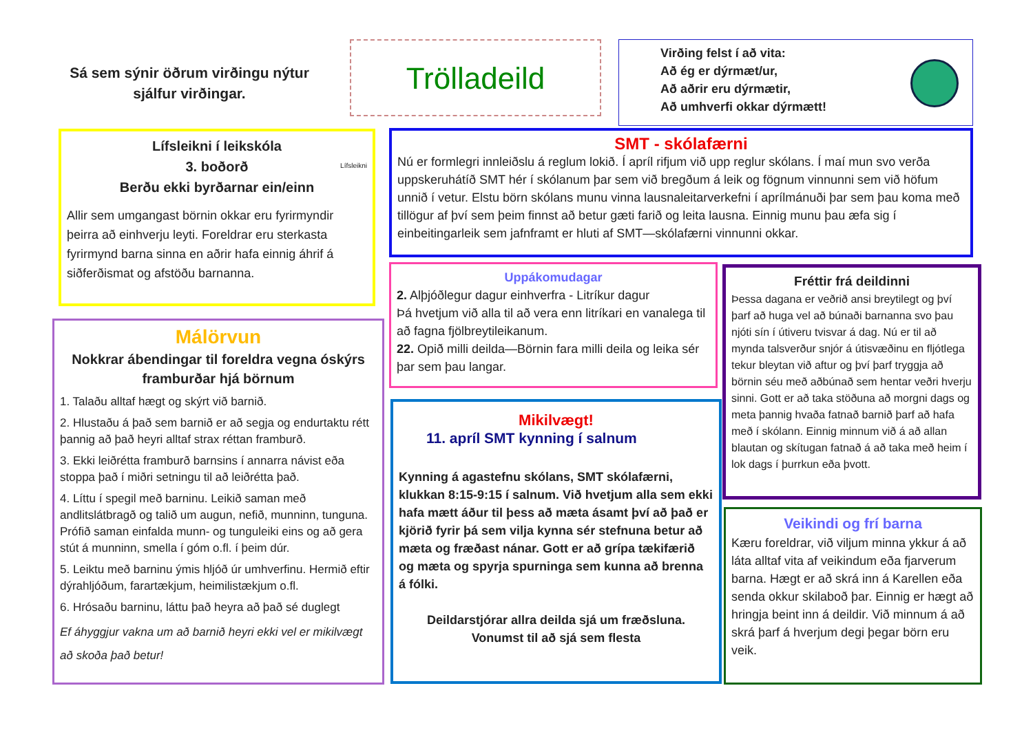Sá sem sýnir öðrum virðingu nýtur sjálfur virðingar.
Trölladeild
Virðing felst í að vita:
Að ég er dýrmæt/ur,
Að aðrir eru dýrmætir,
Að umhverfi okkar dýrmætt!
Lífsleikni í leikskóla
3. boðorð
Berðu ekki byrðarnar ein/einn
Lífsleikni
Allir sem umgangast börnin okkar eru fyrirmyndir þeirra að einhverju leyti. Foreldrar eru sterkasta fyrirmynd barna sinna en aðrir hafa einnig áhrif á siðferðismat og afstöðu barnanna.
SMT - skólafærni
Nú er formlegri innleiðslu á reglum lokið. Í apríl rifjum við upp reglur skólans. Í maí mun svo verða uppskeruhátíð SMT hér í skólanum þar sem við bregðum á leik og fögnum vinnunni sem við höfum unnið í vetur. Elstu börn skólans munu vinna lausnaleitarverkefni í aprílmánuði þar sem þau koma með tillögur af því sem þeim finnst að betur gæti farið og leita lausna. Einnig munu þau æfa sig í einbeitingarleik sem jafnframt er hluti af SMT—skólafærni vinnunni okkar.
Málörvun
Nokkrar ábendingar til foreldra vegna óskýrs framburðar hjá börnum
1. Talaðu alltaf hægt og skýrt við barnið.
2. Hlustaðu á það sem barnið er að segja og endurtaktu rétt þannig að það heyri alltaf strax réttan framburð.
3. Ekki leiðrétta framburð barnsins í annarra návist eða stoppa það í miðri setningu til að leiðrétta það.
4. Líttu í spegil með barninu. Leikið saman með andlitslátbragð og talið um augun, nefið, munninn, tunguna. Prófið saman einfalda munn- og tunguleiki eins og að gera stút á munninn, smella í góm o.fl. í þeim dúr.
5. Leiktu með barninu ýmis hljóð úr umhverfinu. Hermið eftir dýrahljóðum, farartækjum, heimilistækjum o.fl.
6. Hrósaðu barninu, láttu það heyra að það sé duglegt
Ef áhyggjur vakna um að barnið heyri ekki vel er mikilvægt að skoða það betur!
Uppákomudagar
2. Alþjóðlegur dagur einhverfra - Litríkur dagur
Þá hvetjum við alla til að vera enn litríkari en vanalega til að fagna fjölbreytileikanum.
22. Opið milli deilda—Börnin fara milli deila og leika sér þar sem þau langar.
Mikilvægt!
11. apríl SMT kynning í salnum
Kynning á agastefnu skólans, SMT skólafærni, klukkan 8:15-9:15 í salnum. Við hvetjum alla sem ekki hafa mætt áður til þess að mæta ásamt því að það er kjörið fyrir þá sem vilja kynna sér stefnuna betur að mæta og fræðast nánar. Gott er að grípa tækifærið og mæta og spyrja spurninga sem kunna að brenna á fólki.
Deildarstjórar allra deilda sjá um fræðsluna.
Vonumst til að sjá sem flesta
Fréttir frá deildinni
Þessa dagana er veðrið ansi breytilegt og því þarf að huga vel að búnaði barnanna svo þau njóti sín í útiveru tvisvar á dag. Nú er til að mynda talsverður snjór á útisvæðinu en fljótlega tekur bleytan við aftur og því þarf tryggja að börnin séu með aðbúnað sem hentar veðri hverju sinni. Gott er að taka stöðuna að morgni dags og meta þannig hvaða fatnað barnið þarf að hafa með í skólann. Einnig minnum við á að allan blautan og skítugan fatnað á að taka með heim í lok dags í þurrkun eða þvott.
Veikindi og frí barna
Kæru foreldrar, við viljum minna ykkur á að láta alltaf vita af veikindum eða fjarverum barna. Hægt er að skrá inn á Karellen eða senda okkur skilaboð þar. Einnig er hægt að hringja beint inn á deildir. Við minnum á að skrá þarf á hverjum degi þegar börn eru veik.